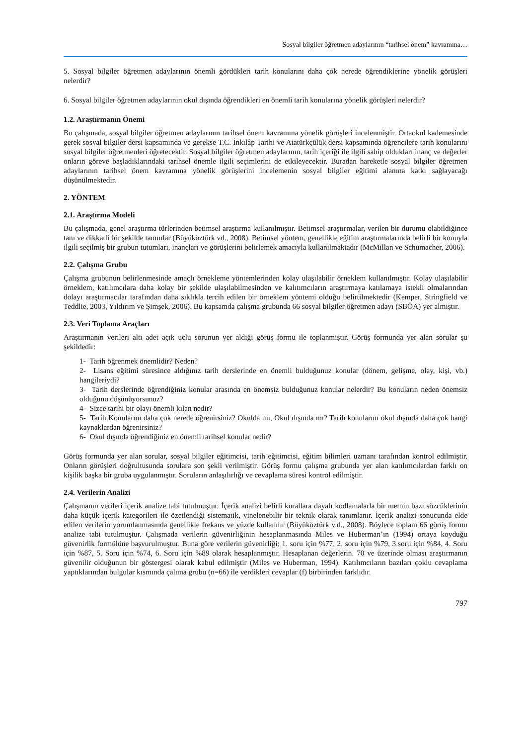Sosyal bilgiler öğretmen adaylarının “tarihsel önem” kavramına…
5. Sosyal bilgiler öğretmen adaylarının önemli gördükleri tarih konularını daha çok nerede öğrendiklerine yönelik görüşleri nelerdir?
6. Sosyal bilgiler öğretmen adaylarının okul dışında öğrendikleri en önemli tarih konularına yönelik görüşleri nelerdir?
1.2. Araştırmanın Önemi
Bu çalışmada, sosyal bilgiler öğretmen adaylarının tarihsel önem kavramına yönelik görüşleri incelenmiştir. Ortaokul kademesinde gerek sosyal bilgiler dersi kapsamında ve gerekse T.C. İnkılâp Tarihi ve Atatürkçülük dersi kapsamında öğrencilere tarih konularını sosyal bilgiler öğretmenleri öğretecektir. Sosyal bilgiler öğretmen adaylarının, tarih içeriği ile ilgili sahip oldukları inanç ve değerler onların göreve başladıklarındaki tarihsel önemle ilgili seçimlerini de etkileyecektir. Buradan hareketle sosyal bilgiler öğretmen adaylarının tarihsel önem kavramına yönelik görüşlerini incelemenin sosyal bilgiler eğitimi alanına katkı sağlayacağı düşünülmektedir.
2. YÖNTEM
2.1. Araştırma Modeli
Bu çalışmada, genel araştırma türlerinden betimsel araştırma kullanılmıştır. Betimsel araştırmalar, verilen bir durumu olabildiğince tam ve dikkatli bir şekilde tanımlar (Büyüköztürk vd., 2008). Betimsel yöntem, genellikle eğitim araştırmalarında belirli bir konuyla ilgili seçilmiş bir grubun tutumları, inançları ve görüşlerini belirlemek amacıyla kullanılmaktadır (McMillan ve Schumacher, 2006).
2.2. Çalışma Grubu
Çalışma grubunun belirlenmesinde amaçlı örnekleme yöntemlerinden kolay ulaşılabilir örneklem kullanılmıştır. Kolay ulaşılabilir örneklem, katılımcılara daha kolay bir şekilde ulaşılabilmesinden ve kalıtımcıların araştırmaya katılamaya istekli olmalarından dolayı araştırmacılar tarafından daha sıklıkla tercih edilen bir örneklem yöntemi olduğu belirtilmektedir (Kemper, Stringfield ve Teddlie, 2003, Yıldırım ve Şimşek, 2006). Bu kapsamda çalışma grubunda 66 sosyal bilgiler öğretmen adayı (SBÖA) yer almıştır.
2.3. Veri Toplama Araçları
Araştırmanın verileri altı adet açık uçlu sorunun yer aldığı görüş formu ile toplanmıştır. Görüş formunda yer alan sorular şu şekildedir:
1- Tarih öğrenmek önemlidir? Neden?
2- Lisans eğitimi süresince aldığınız tarih derslerinde en önemli bulduğunuz konular (dönem, gelişme, olay, kişi, vb.) hangileriydi?
3- Tarih derslerinde öğrendiğiniz konular arasında en önemsiz bulduğunuz konular nelerdir? Bu konuların neden önemsiz olduğunu düşünüyorsunuz?
4- Sizce tarihi bir olayı önemli kılan nedir?
5- Tarih Konularını daha çok nerede öğrenirsiniz? Okulda mı, Okul dışında mı? Tarih konularını okul dışında daha çok hangi kaynaklardan öğrenirsiniz?
6- Okul dışında öğrendiğiniz en önemli tarihsel konular nedir?
Görüş formunda yer alan sorular, sosyal bilgiler eğitimcisi, tarih eğitimcisi, eğitim bilimleri uzmanı tarafından kontrol edilmiştir. Onların görüşleri doğrultusunda sorulara son şekli verilmiştir. Görüş formu çalışma grubunda yer alan katılımcılardan farklı on kişilik başka bir gruba uygulanmıştır. Soruların anlaşılırlığı ve cevaplama süresi kontrol edilmiştir.
2.4. Verilerin Analizi
Çalışmanın verileri içerik analize tabi tutulmuştur. İçerik analizi belirli kurallara dayalı kodlamalarla bir metnin bazı sözcüklerinin daha küçük içerik kategorileri ile özetlendiği sistematik, yinelenebilir bir teknik olarak tanımlanır. İçerik analizi sonucunda elde edilen verilerin yorumlanmasında genellikle frekans ve yüzde kullanılır (Büyüköztürk v.d., 2008). Böylece toplam 66 görüş formu analize tabi tutulmuştur. Çalışmada verilerin güvenirliğinin hesaplanmasında Miles ve Huberman’ın (1994) ortaya koyduğu güvenirlik formülüne başvurulmuştur. Buna göre verilerin güvenirliği; 1. soru için %77, 2. soru için %79, 3.soru için %84, 4. Soru için %87, 5. Soru için %74, 6. Soru için %89 olarak hesaplanmıştır. Hesaplanan değerlerin. 70 ve üzerinde olması araştırmanın güvenilir olduğunun bir göstergesi olarak kabul edilmiştir (Miles ve Huberman, 1994). Katılımcıların bazıları çoklu cevaplama yaptıklarından bulgular kısmında çalıma grubu (n=66) ile verdikleri cevaplar (f) birbirinden farklıdır.
797